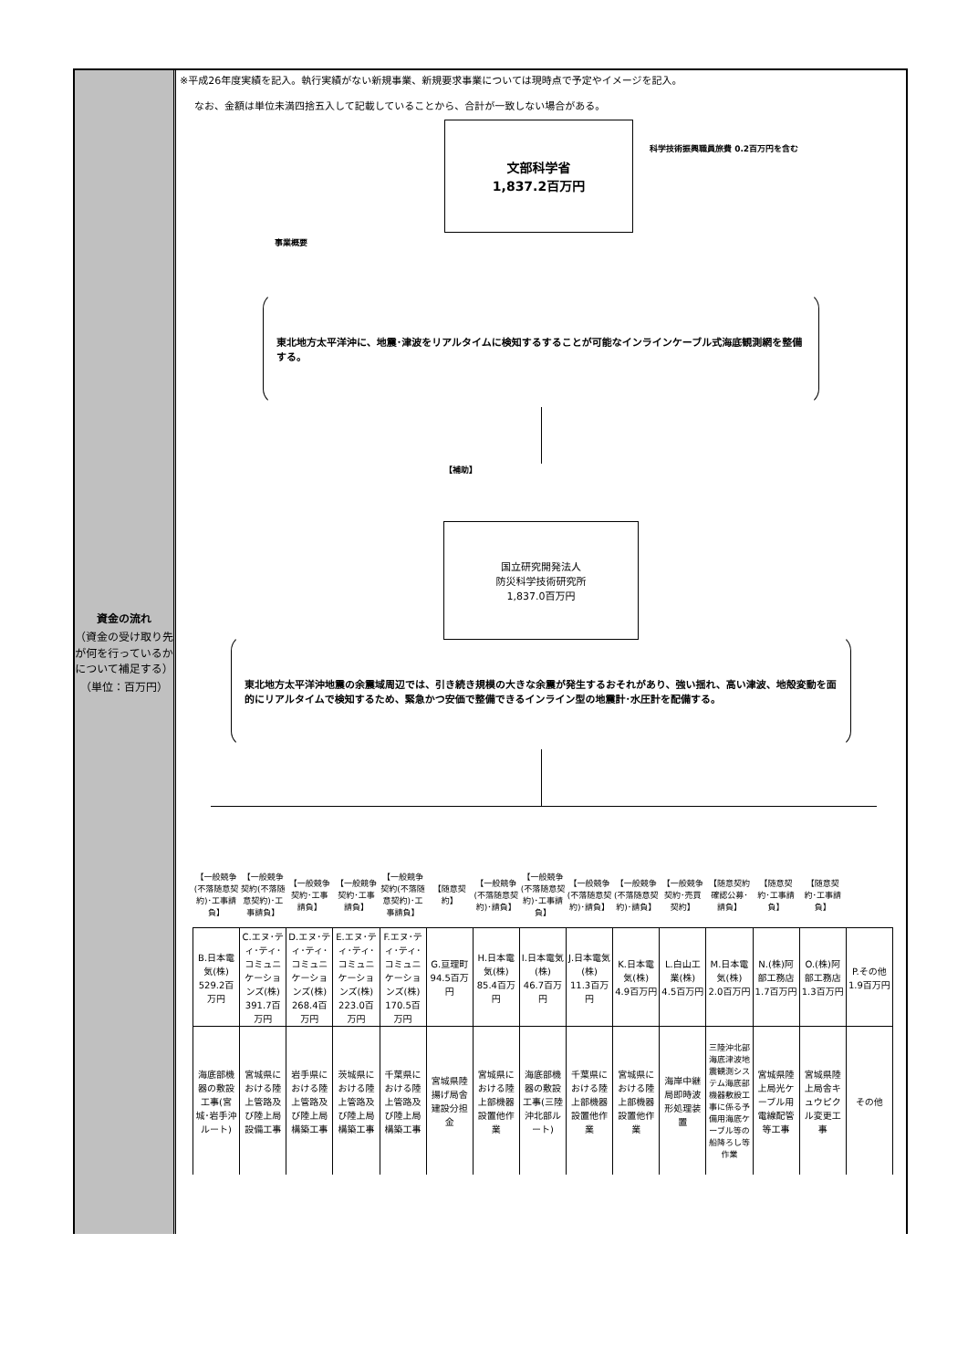資金の流れ
（資金の受け取り先が何を行っているかについて補足する）
（単位：百万円）
※平成26年度実績を記入。執行実績がない新規事業、新規要求事業については現時点で予定やイメージを記入。
なお、金額は単位未満四捨五入して記載していることから、合計が一致しない場合がある。
文部科学省
1,837.2百万円
科学技術振興職員旅費 0.2百万円を含む
事業概要
東北地方太平洋沖に、地震･津波をリアルタイムに検知するすることが可能なインラインケーブル式海底観測網を整備する。
【補助】
国立研究開発法人
防災科学技術研究所
1,837.0百万円
東北地方太平洋沖地震の余震域周辺では、引き続き規模の大きな余震が発生するおそれがあり、強い揺れ、高い津波、地殻変動を面的にリアルタイムで検知するため、緊急かつ安価で整備できるインライン型の地震計･水圧計を配備する。
| 【一般競争(不落随意契約)･工事請負】 | 【一般競争契約(不落随意契約)･工事請負】 | 【一般競争契約･工事請負】 | 【一般競争契約･工事請負】 | 【一般競争契約(不落随意契約)･工事請負】 | 【随意契約】 | 【一般競争(不落随意契約)･請負】 | 【一般競争(不落随意契約)･工事請負】 | 【一般競争(不落随意契約)･請負】 | 【一般競争(不落随意契約)･請負】 | 【一般競争契約･売買契約】 | 【随意契約確認公募･請負】 | 【随意契約･工事請負】 | 【随意契約･工事請負】 | |
| B.日本電気(株) 529.2百万円 | C.エヌ･ティ･ティ･コミュニケーションズ(株) 391.7百万円 | D.エヌ･ティ･ティ･コミュニケーションズ(株) 268.4百万円 | E.エヌ･ティ･ティ･コミュニケーションズ(株) 223.0百万円 | F.エヌ･ティ･ティ･コミュニケーションズ(株) 170.5百万円 | G.亘理町 94.5百万円 | H.日本電気(株) 85.4百万円 | I.日本電気(株) 46.7百万円 | J.日本電気(株) 11.3百万円 | K.日本電気(株) 4.9百万円 | L.白山工業(株) 4.5百万円 | M.日本電気(株) 2.0百万円 | N.(株)阿部工務店 1.7百万円 | O.(株)阿部工務店 1.3百万円 | P.その他 1.9百万円 |
| 海底部機器の敷設工事(宮城･岩手沖ルート) | 宮城県における陸上管路及び陸上局設備工事 | 岩手県における陸上管路及び陸上局構築工事 | 茨城県における陸上管路及び陸上局構築工事 | 千葉県における陸上管路及び陸上局構築工事 | 宮城県陸揚げ局舎建設分担金 | 宮城県における陸上部機器設置他作業 | 海底部機器の敷設工事(三陸沖北部ルート) | 千葉県における陸上部機器設置他作業 | 宮城県における陸上部機器設置他作業 | 海岸中継局即時波形処理装置 | 三陸沖北部海底津波地震観測システム海底部機器敷設工事に係る予備用海底ケーブル等の船降ろし等作業 | 宮城県陸上局光ケーブル用電線配管等工事 | 宮城県陸上局舎キュウピクル変更工事 | その他 |